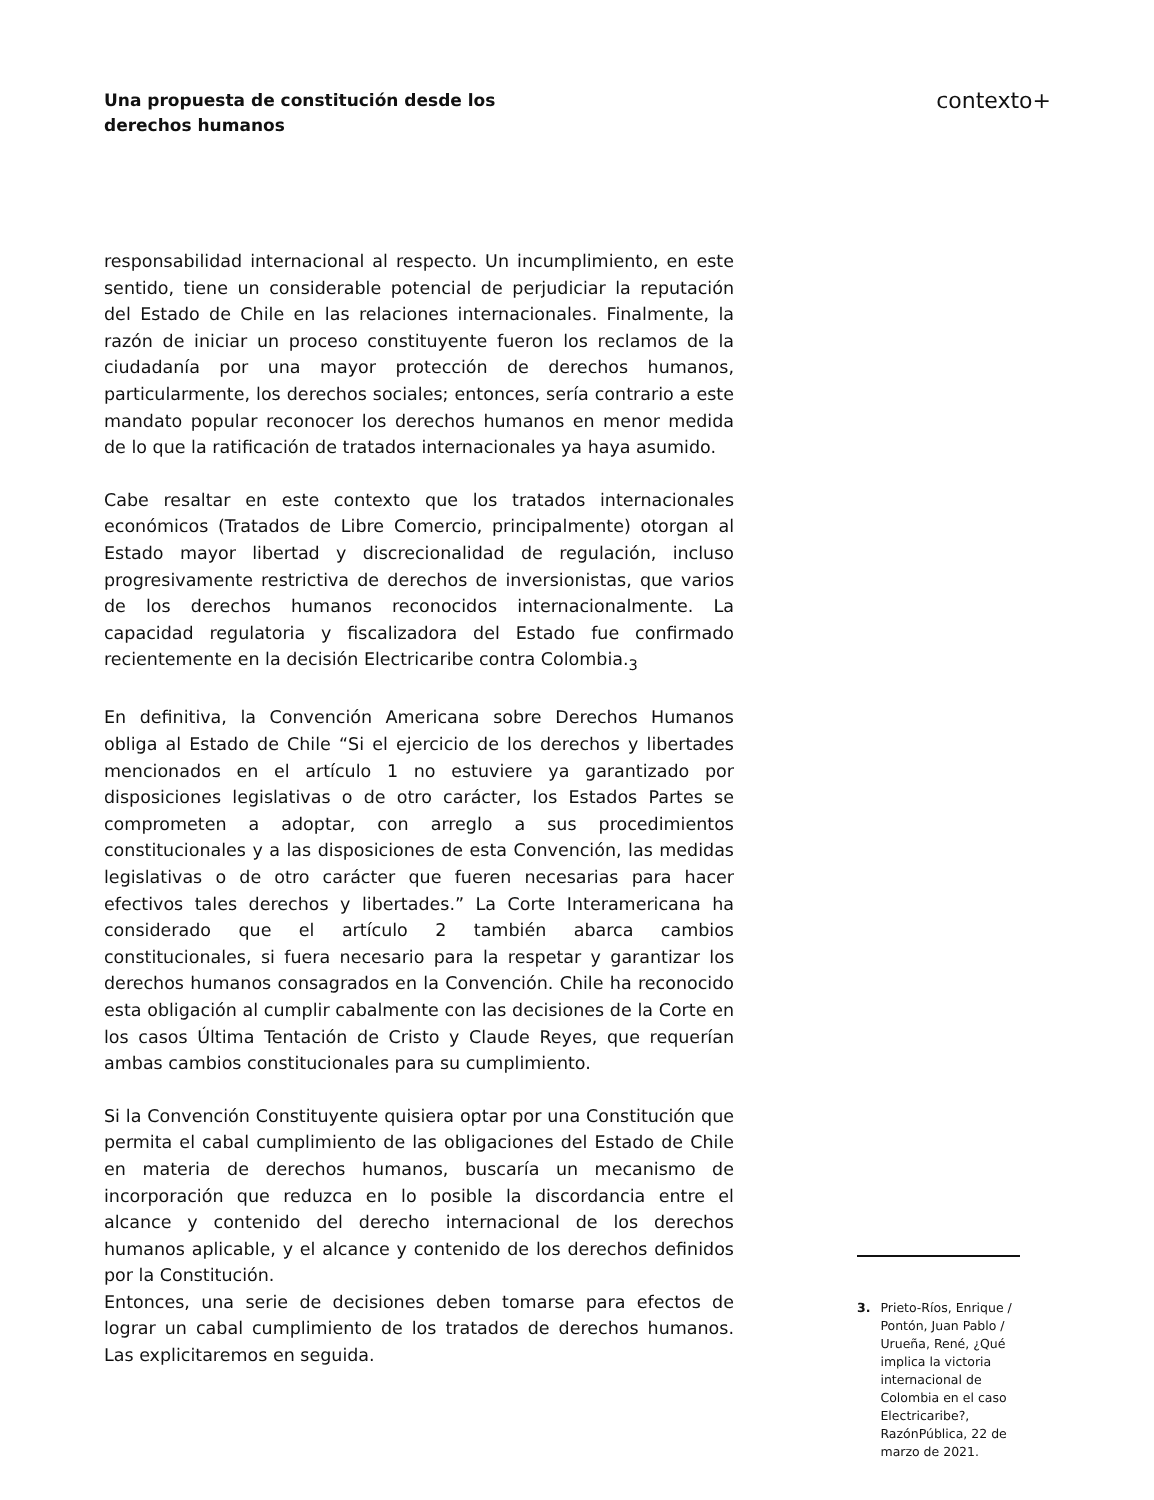Una propuesta de constitución desde los
derechos humanos
contexto+
responsabilidad internacional al respecto. Un incumplimiento, en este sentido, tiene un considerable potencial de perjudiciar la reputación del Estado de Chile en las relaciones internacionales. Finalmente, la razón de iniciar un proceso constituyente fueron los reclamos de la ciudadanía por una mayor protección de derechos humanos, particularmente, los derechos sociales; entonces, sería contrario a este mandato popular reconocer los derechos humanos en menor medida de lo que la ratificación de tratados internacionales ya haya asumido.
Cabe resaltar en este contexto que los tratados internacionales económicos (Tratados de Libre Comercio, principalmente) otorgan al Estado mayor libertad y discrecionalidad de regulación, incluso progresivamente restrictiva de derechos de inversionistas, que varios de los derechos humanos reconocidos internacionalmente. La capacidad regulatoria y fiscalizadora del Estado fue confirmado recientemente en la decisión Electricaribe contra Colombia.<sub>3</sub>
En definitiva, la Convención Americana sobre Derechos Humanos obliga al Estado de Chile “Si el ejercicio de los derechos y libertades mencionados en el artículo 1 no estuviere ya garantizado por disposiciones legislativas o de otro carácter, los Estados Partes se comprometen a adoptar, con arreglo a sus procedimientos constitucionales y a las disposiciones de esta Convención, las medidas legislativas o de otro carácter que fueren necesarias para hacer efectivos tales derechos y libertades.” La Corte Interamericana ha considerado que el artículo 2 también abarca cambios constitucionales, si fuera necesario para la respetar y garantizar los derechos humanos consagrados en la Convención. Chile ha reconocido esta obligación al cumplir cabalmente con las decisiones de la Corte en los casos Última Tentación de Cristo y Claude Reyes, que requerían ambas cambios constitucionales para su cumplimiento.
Si la Convención Constituyente quisiera optar por una Constitución que permita el cabal cumplimiento de las obligaciones del Estado de Chile en materia de derechos humanos, buscaría un mecanismo de incorporación que reduzca en lo posible la discordancia entre el alcance y contenido del derecho internacional de los derechos humanos aplicable, y el alcance y contenido de los derechos definidos por la Constitución.
Entonces, una serie de decisiones deben tomarse para efectos de lograr un cabal cumplimiento de los tratados de derechos humanos. Las explicitaremos en seguida.
3. Prieto-Ríos, Enrique / Pontón, Juan Pablo / Urueña, René, ¿Qué implica la victoria internacional de Colombia en el caso Electricaribe?, RazónPública, 22 de marzo de 2021.